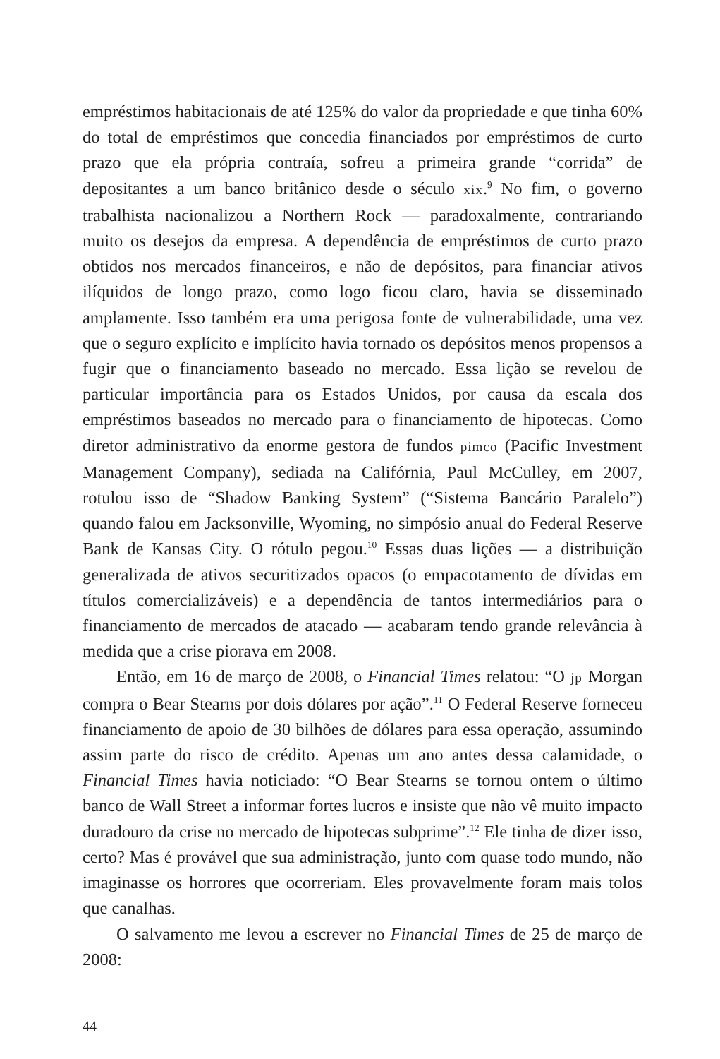empréstimos habitacionais de até 125% do valor da propriedade e que tinha 60% do total de empréstimos que concedia financiados por empréstimos de curto prazo que ela própria contraía, sofreu a primeira grande “corrida” de depositantes a um banco britânico desde o século xix.<sup>9</sup> No fim, o governo trabalhista nacionalizou a Northern Rock — paradoxalmente, contrariando muito os desejos da empresa. A dependência de empréstimos de curto prazo obtidos nos mercados financeiros, e não de depósitos, para financiar ativos ilíquidos de longo prazo, como logo ficou claro, havia se disseminado amplamente. Isso também era uma perigosa fonte de vulnerabilidade, uma vez que o seguro explícito e implícito havia tornado os depósitos menos propensos a fugir que o financiamento baseado no mercado. Essa lição se revelou de particular importância para os Estados Unidos, por causa da escala dos empréstimos baseados no mercado para o financiamento de hipotecas. Como diretor administrativo da enorme gestora de fundos pimco (Pacific Investment Management Company), sediada na Califórnia, Paul McCulley, em 2007, rotulou isso de “Shadow Banking System” (“Sistema Bancário Paralelo”) quando falou em Jacksonville, Wyoming, no simpósio anual do Federal Reserve Bank de Kansas City. O rótulo pegou.<sup>10</sup> Essas duas lições — a distribuição generalizada de ativos securitizados opacos (o empacotamento de dívidas em títulos comercializáveis) e a dependência de tantos intermediários para o financiamento de mercados de atacado — acabaram tendo grande relevância à medida que a crise piorava em 2008.
Então, em 16 de março de 2008, o Financial Times relatou: “O jp Morgan compra o Bear Stearns por dois dólares por ação”.<sup>11</sup> O Federal Reserve forneceu financiamento de apoio de 30 bilhões de dólares para essa operação, assumindo assim parte do risco de crédito. Apenas um ano antes dessa calamidade, o Financial Times havia noticiado: “O Bear Stearns se tornou ontem o último banco de Wall Street a informar fortes lucros e insiste que não vê muito impacto duradouro da crise no mercado de hipotecas subprime”.<sup>12</sup> Ele tinha de dizer isso, certo? Mas é provável que sua administração, junto com quase todo mundo, não imaginasse os horrores que ocorreriam. Eles provavelmente foram mais tolos que canalhas.
O salvamento me levou a escrever no Financial Times de 25 de março de 2008:
44